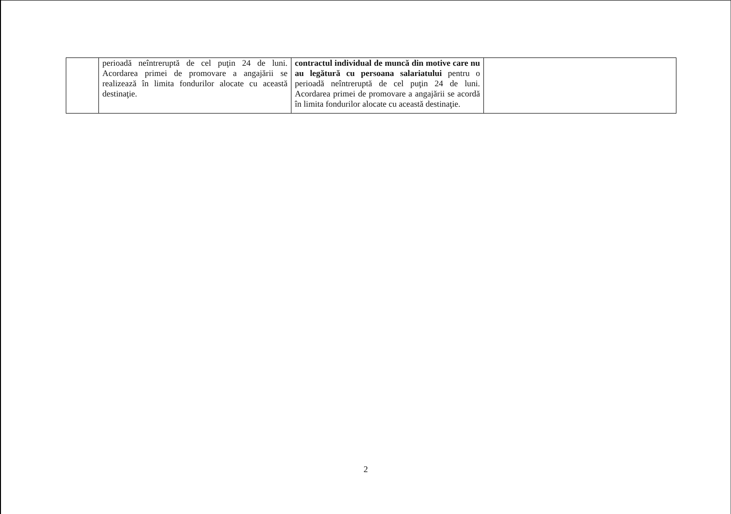| | perioadă neîntreruptă de cel puţin 24 de luni. Acordarea primei de promovare a angajării se realizează în limita fondurilor alocate cu această destinaţie. | contractul individual de muncă din motive care nu au legătură cu persoana salariatului pentru o perioadă neîntreruptă de cel puţin 24 de luni. Acordarea primei de promovare a angajării se acordă în limita fondurilor alocate cu această destinaţie. | |
2